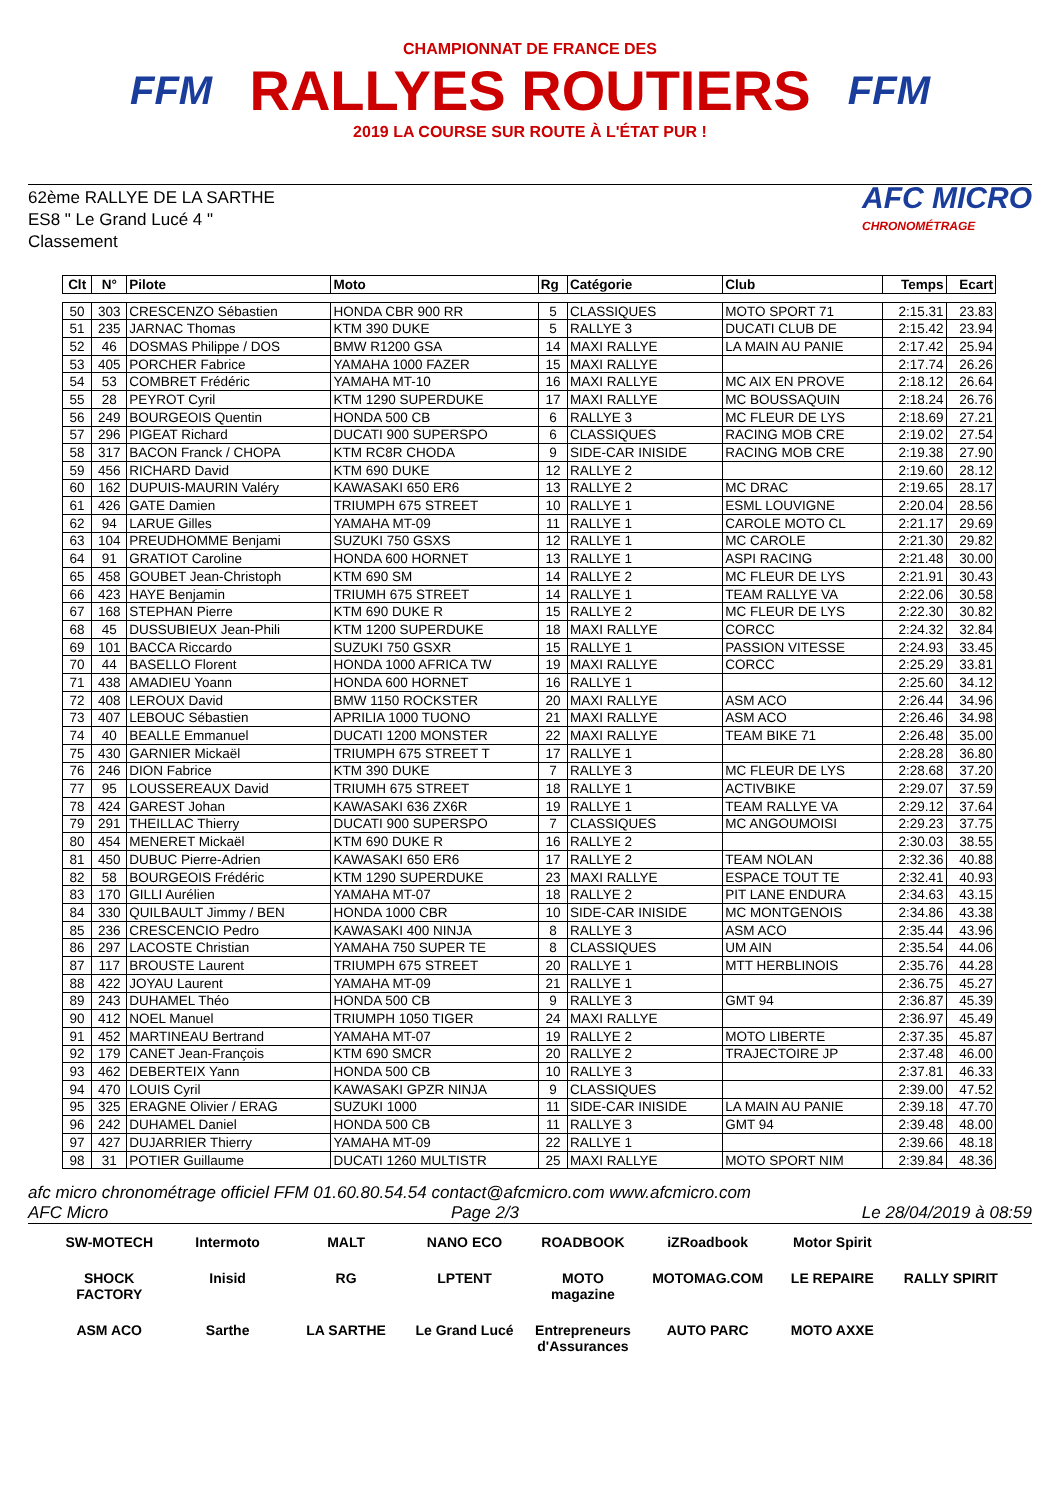FFM
CHAMPIONNAT DE FRANCE DES
RALLYES ROUTIERS
2019 LA COURSE SUR ROUTE À L'ÉTAT PUR !
FFM
62ème RALLYE DE LA SARTHE
ES8 " Le Grand Lucé 4 "
Classement
AFC MICRO
CHRONOMÉTRAGE
| Clt | N° | Pilote | Moto | Rg | Catégorie | Club | Temps | Ecart |
| --- | --- | --- | --- | --- | --- | --- | --- | --- |
| 50 | 303 | CRESCENZO Sébastien | HONDA CBR 900 RR | 5 | CLASSIQUES | MOTO SPORT 71 | 2:15.31 | 23.83 |
| 51 | 235 | JARNAC Thomas | KTM 390 DUKE | 5 | RALLYE 3 | DUCATI CLUB DE | 2:15.42 | 23.94 |
| 52 | 46 | DOSMAS Philippe / DOS | BMW R1200 GSA | 14 | MAXI RALLYE | LA MAIN AU PANIE | 2:17.42 | 25.94 |
| 53 | 405 | PORCHER Fabrice | YAMAHA 1000 FAZER | 15 | MAXI RALLYE | | 2:17.74 | 26.26 |
| 54 | 53 | COMBRET Frédéric | YAMAHA MT-10 | 16 | MAXI RALLYE | MC AIX EN PROVE | 2:18.12 | 26.64 |
| 55 | 28 | PEYROT Cyril | KTM 1290 SUPERDUKE | 17 | MAXI RALLYE | MC BOUSSAQUIN | 2:18.24 | 26.76 |
| 56 | 249 | BOURGEOIS Quentin | HONDA 500 CB | 6 | RALLYE 3 | MC FLEUR DE LYS | 2:18.69 | 27.21 |
| 57 | 296 | PIGEAT Richard | DUCATI 900 SUPERSPO | 6 | CLASSIQUES | RACING MOB CRE | 2:19.02 | 27.54 |
| 58 | 317 | BACON Franck / CHOPA | KTM RC8R CHODA | 9 | SIDE-CAR INISIDE | RACING MOB CRE | 2:19.38 | 27.90 |
| 59 | 456 | RICHARD David | KTM 690 DUKE | 12 | RALLYE 2 | | 2:19.60 | 28.12 |
| 60 | 162 | DUPUIS-MAURIN Valéry | KAWASAKI 650 ER6 | 13 | RALLYE 2 | MC DRAC | 2:19.65 | 28.17 |
| 61 | 426 | GATE Damien | TRIUMPH 675 STREET | 10 | RALLYE 1 | ESML LOUVIGNE | 2:20.04 | 28.56 |
| 62 | 94 | LARUE Gilles | YAMAHA MT-09 | 11 | RALLYE 1 | CAROLE MOTO CL | 2:21.17 | 29.69 |
| 63 | 104 | PREUDHOMME Benjami | SUZUKI 750 GSXS | 12 | RALLYE 1 | MC CAROLE | 2:21.30 | 29.82 |
| 64 | 91 | GRATIOT Caroline | HONDA 600 HORNET | 13 | RALLYE 1 | ASPI RACING | 2:21.48 | 30.00 |
| 65 | 458 | GOUBET Jean-Christoph | KTM 690 SM | 14 | RALLYE 2 | MC FLEUR DE LYS | 2:21.91 | 30.43 |
| 66 | 423 | HAYE Benjamin | TRIUMH 675 STREET | 14 | RALLYE 1 | TEAM RALLYE VA | 2:22.06 | 30.58 |
| 67 | 168 | STEPHAN Pierre | KTM 690 DUKE R | 15 | RALLYE 2 | MC FLEUR DE LYS | 2:22.30 | 30.82 |
| 68 | 45 | DUSSUBIEUX Jean-Phili | KTM 1200 SUPERDUKE | 18 | MAXI RALLYE | CORCC | 2:24.32 | 32.84 |
| 69 | 101 | BACCA Riccardo | SUZUKI 750 GSXR | 15 | RALLYE 1 | PASSION VITESSE | 2:24.93 | 33.45 |
| 70 | 44 | BASELLO Florent | HONDA 1000 AFRICA TW | 19 | MAXI RALLYE | CORCC | 2:25.29 | 33.81 |
| 71 | 438 | AMADIEU Yoann | HONDA 600 HORNET | 16 | RALLYE 1 | | 2:25.60 | 34.12 |
| 72 | 408 | LEROUX David | BMW 1150 ROCKSTER | 20 | MAXI RALLYE | ASM ACO | 2:26.44 | 34.96 |
| 73 | 407 | LEBOUC Sébastien | APRILIA 1000 TUONO | 21 | MAXI RALLYE | ASM ACO | 2:26.46 | 34.98 |
| 74 | 40 | BEALLE Emmanuel | DUCATI 1200 MONSTER | 22 | MAXI RALLYE | TEAM BIKE 71 | 2:26.48 | 35.00 |
| 75 | 430 | GARNIER Mickaël | TRIUMPH 675 STREET T | 17 | RALLYE 1 | | 2:28.28 | 36.80 |
| 76 | 246 | DION Fabrice | KTM 390 DUKE | 7 | RALLYE 3 | MC FLEUR DE LYS | 2:28.68 | 37.20 |
| 77 | 95 | LOUSSEREAUX David | TRIUMH 675 STREET | 18 | RALLYE 1 | ACTIVBIKE | 2:29.07 | 37.59 |
| 78 | 424 | GAREST Johan | KAWASAKI 636 ZX6R | 19 | RALLYE 1 | TEAM RALLYE VA | 2:29.12 | 37.64 |
| 79 | 291 | THEILLAC Thierry | DUCATI 900 SUPERSPO | 7 | CLASSIQUES | MC ANGOUMOISI | 2:29.23 | 37.75 |
| 80 | 454 | MENERET Mickaël | KTM 690 DUKE R | 16 | RALLYE 2 | | 2:30.03 | 38.55 |
| 81 | 450 | DUBUC Pierre-Adrien | KAWASAKI 650 ER6 | 17 | RALLYE 2 | TEAM NOLAN | 2:32.36 | 40.88 |
| 82 | 58 | BOURGEOIS Frédéric | KTM 1290 SUPERDUKE | 23 | MAXI RALLYE | ESPACE TOUT TE | 2:32.41 | 40.93 |
| 83 | 170 | GILLI Aurélien | YAMAHA MT-07 | 18 | RALLYE 2 | PIT LANE ENDURA | 2:34.63 | 43.15 |
| 84 | 330 | QUILBAULT Jimmy / BEN | HONDA 1000 CBR | 10 | SIDE-CAR INISIDE | MC MONTGENOIS | 2:34.86 | 43.38 |
| 85 | 236 | CRESCENCIO Pedro | KAWASAKI 400 NINJA | 8 | RALLYE 3 | ASM ACO | 2:35.44 | 43.96 |
| 86 | 297 | LACOSTE Christian | YAMAHA 750 SUPER TE | 8 | CLASSIQUES | UM AIN | 2:35.54 | 44.06 |
| 87 | 117 | BROUSTE Laurent | TRIUMPH 675 STREET | 20 | RALLYE 1 | MTT HERBLINOIS | 2:35.76 | 44.28 |
| 88 | 422 | JOYAU Laurent | YAMAHA MT-09 | 21 | RALLYE 1 | | 2:36.75 | 45.27 |
| 89 | 243 | DUHAMEL Théo | HONDA 500 CB | 9 | RALLYE 3 | GMT 94 | 2:36.87 | 45.39 |
| 90 | 412 | NOEL Manuel | TRIUMPH 1050 TIGER | 24 | MAXI RALLYE | | 2:36.97 | 45.49 |
| 91 | 452 | MARTINEAU Bertrand | YAMAHA MT-07 | 19 | RALLYE 2 | MOTO LIBERTE | 2:37.35 | 45.87 |
| 92 | 179 | CANET Jean-François | KTM 690 SMCR | 20 | RALLYE 2 | TRAJECTOIRE JP | 2:37.48 | 46.00 |
| 93 | 462 | DEBERTEIX Yann | HONDA 500 CB | 10 | RALLYE 3 | | 2:37.81 | 46.33 |
| 94 | 470 | LOUIS Cyril | KAWASAKI GPZR NINJA | 9 | CLASSIQUES | | 2:39.00 | 47.52 |
| 95 | 325 | ERAGNE Olivier / ERAG | SUZUKI 1000 | 11 | SIDE-CAR INISIDE | LA MAIN AU PANIE | 2:39.18 | 47.70 |
| 96 | 242 | DUHAMEL Daniel | HONDA 500 CB | 11 | RALLYE 3 | GMT 94 | 2:39.48 | 48.00 |
| 97 | 427 | DUJARRIER Thierry | YAMAHA MT-09 | 22 | RALLYE 1 | | 2:39.66 | 48.18 |
| 98 | 31 | POTIER Guillaume | DUCATI 1260 MULTISTR | 25 | MAXI RALLYE | MOTO SPORT NIM | 2:39.84 | 48.36 |
afc micro chronométrage officiel FFM 01.60.80.54.54 contact@afcmicro.com www.afcmicro.com
AFC Micro Page 2/3 Le 28/04/2019 à 08:59
SW-MOTECH
Intermoto
MALT
NANO ECO
ROADBOOK
iZRoadbook
Motor Spirit
SHOCK FACTORY
Inisid
RG
LPTENT
MOTO magazine
MOTOMAG.COM
LE REPAIRE
RALLY SPIRIT
ASM ACO
Sarthe
LA SARTHE
Le Grand Lucé
Entrepreneurs d'Assurances
AUTO PARC
MOTO AXXE